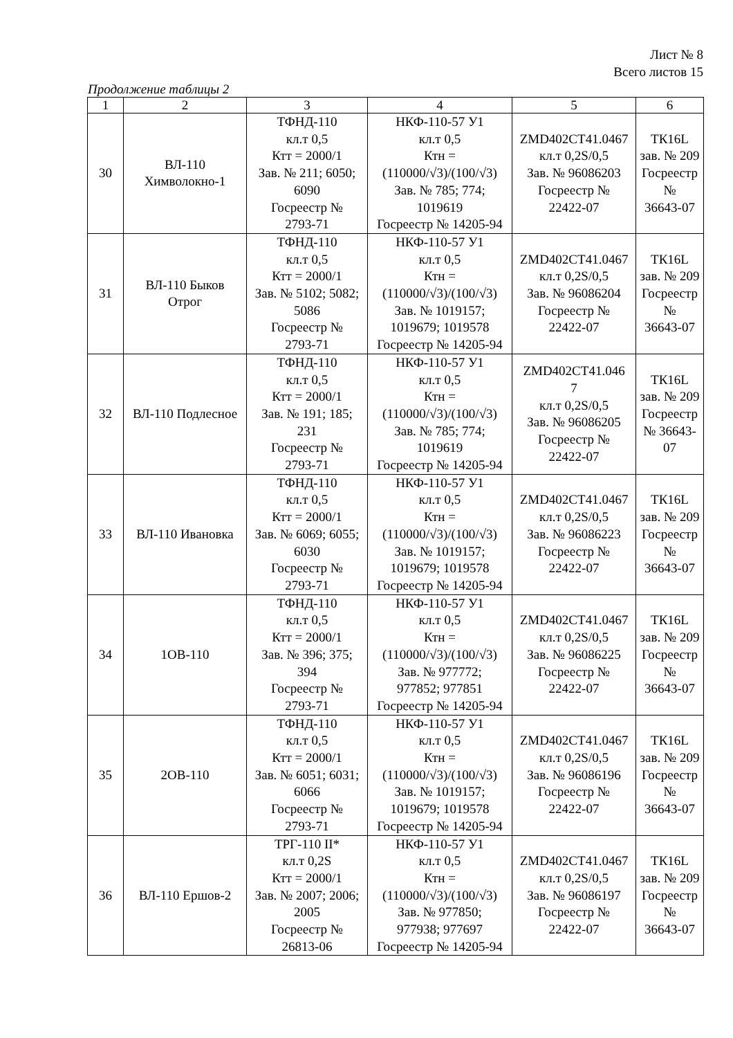Лист № 8
Всего листов 15
Продолжение таблицы 2
| 1 | 2 | 3 | 4 | 5 | 6 |
| --- | --- | --- | --- | --- | --- |
| 30 | ВЛ-110 Химволокно-1 | ТФНД-110 кл.т 0,5 Ктт = 2000/1 Зав. № 211; 6050; 6090 Госреестр № 2793-71 | НКФ-110-57 У1 кл.т 0,5 Ктн = (110000/√3)/(100/√3) Зав. № 785; 774; 1019619 Госреестр № 14205-94 | ZMD402CT41.0467 кл.т 0,2S/0,5 Зав. № 96086203 Госреестр № 22422-07 | ТК16L зав. № 209 Госреестр № 36643-07 |
| 31 | ВЛ-110 Быков Отрог | ТФНД-110 кл.т 0,5 Ктт = 2000/1 Зав. № 5102; 5082; 5086 Госреестр № 2793-71 | НКФ-110-57 У1 кл.т 0,5 Ктн = (110000/√3)/(100/√3) Зав. № 1019157; 1019679; 1019578 Госреестр № 14205-94 | ZMD402CT41.0467 кл.т 0,2S/0,5 Зав. № 96086204 Госреестр № 22422-07 | ТК16L зав. № 209 Госреестр № 36643-07 |
| 32 | ВЛ-110 Подлесное | ТФНД-110 кл.т 0,5 Ктт = 2000/1 Зав. № 191; 185; 231 Госреестр № 2793-71 | НКФ-110-57 У1 кл.т 0,5 Ктн = (110000/√3)/(100/√3) Зав. № 785; 774; 1019619 Госреестр № 14205-94 | ZMD402CT41.046 7 кл.т 0,2S/0,5 Зав. № 96086205 Госреестр № 22422-07 | ТК16L зав. № 209 Госреестр № 36643- 07 |
| 33 | ВЛ-110 Ивановка | ТФНД-110 кл.т 0,5 Ктт = 2000/1 Зав. № 6069; 6055; 6030 Госреестр № 2793-71 | НКФ-110-57 У1 кл.т 0,5 Ктн = (110000/√3)/(100/√3) Зав. № 1019157; 1019679; 1019578 Госреестр № 14205-94 | ZMD402CT41.0467 кл.т 0,2S/0,5 Зав. № 96086223 Госреестр № 22422-07 | ТК16L зав. № 209 Госреестр № 36643-07 |
| 34 | 1ОВ-110 | ТФНД-110 кл.т 0,5 Ктт = 2000/1 Зав. № 396; 375; 394 Госреестр № 2793-71 | НКФ-110-57 У1 кл.т 0,5 Ктн = (110000/√3)/(100/√3) Зав. № 977772; 977852; 977851 Госреестр № 14205-94 | ZMD402CT41.0467 кл.т 0,2S/0,5 Зав. № 96086225 Госреестр № 22422-07 | ТК16L зав. № 209 Госреестр № 36643-07 |
| 35 | 2ОВ-110 | ТФНД-110 кл.т 0,5 Ктт = 2000/1 Зав. № 6051; 6031; 6066 Госреестр № 2793-71 | НКФ-110-57 У1 кл.т 0,5 Ктн = (110000/√3)/(100/√3) Зав. № 1019157; 1019679; 1019578 Госреестр № 14205-94 | ZMD402CT41.0467 кл.т 0,2S/0,5 Зав. № 96086196 Госреестр № 22422-07 | ТК16L зав. № 209 Госреестр № 36643-07 |
| 36 | ВЛ-110 Ершов-2 | ТРГ-110 II* кл.т 0,2S Ктт = 2000/1 Зав. № 2007; 2006; 2005 Госреестр № 26813-06 | НКФ-110-57 У1 кл.т 0,5 Ктн = (110000/√3)/(100/√3) Зав. № 977850; 977938; 977697 Госреестр № 14205-94 | ZMD402CT41.0467 кл.т 0,2S/0,5 Зав. № 96086197 Госреестр № 22422-07 | ТК16L зав. № 209 Госреестр № 36643-07 |